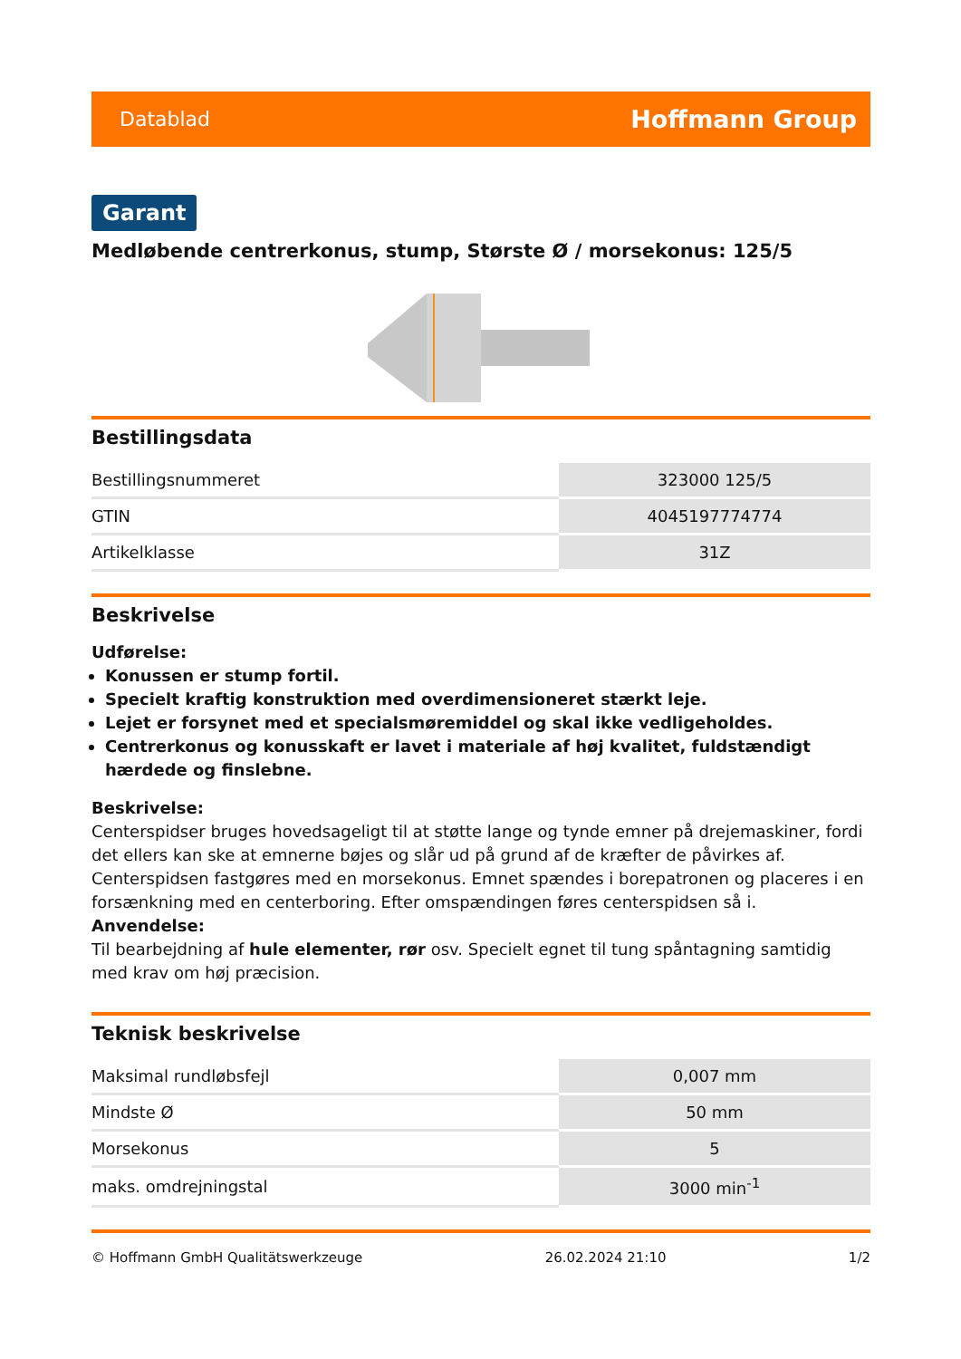Datablad Hoffmann Group
Garant
Medløbende centrerkonus, stump, Største Ø / morsekonus: 125/5
Bestillingsdata
| Bestillingsnummeret | 323000 125/5 |
| GTIN | 4045197774774 |
| Artikelklasse | 31Z |
Beskrivelse
Udførelse:
Konussen er stump fortil.
Specielt kraftig konstruktion med overdimensioneret stærkt leje.
Lejet er forsynet med et specialsmøremiddel og skal ikke vedligeholdes.
Centrerkonus og konusskaft er lavet i materiale af høj kvalitet, fuldstændigt hærdede og finslebne.
Beskrivelse:
Centerspidser bruges hovedsageligt til at støtte lange og tynde emner på drejemaskiner, fordi det ellers kan ske at emnerne bøjes og slår ud på grund af de kræfter de påvirkes af. Centerspidsen fastgøres med en morsekonus. Emnet spændes i borepatronen og placeres i en forsænkning med en centerboring. Efter omspændingen føres centerspidsen så i.
Anvendelse:
Til bearbejdning af hule elementer, rør osv. Specielt egnet til tung spåntagning samtidig med krav om høj præcision.
Teknisk beskrivelse
| Maksimal rundløbsfejl | 0,007 mm |
| Mindste Ø | 50 mm |
| Morsekonus | 5 |
| maks. omdrejningstal | 3000 min<sup>-1</sup> |
© Hoffmann GmbH Qualitätswerkzeuge 26.02.2024 21:10 1/2